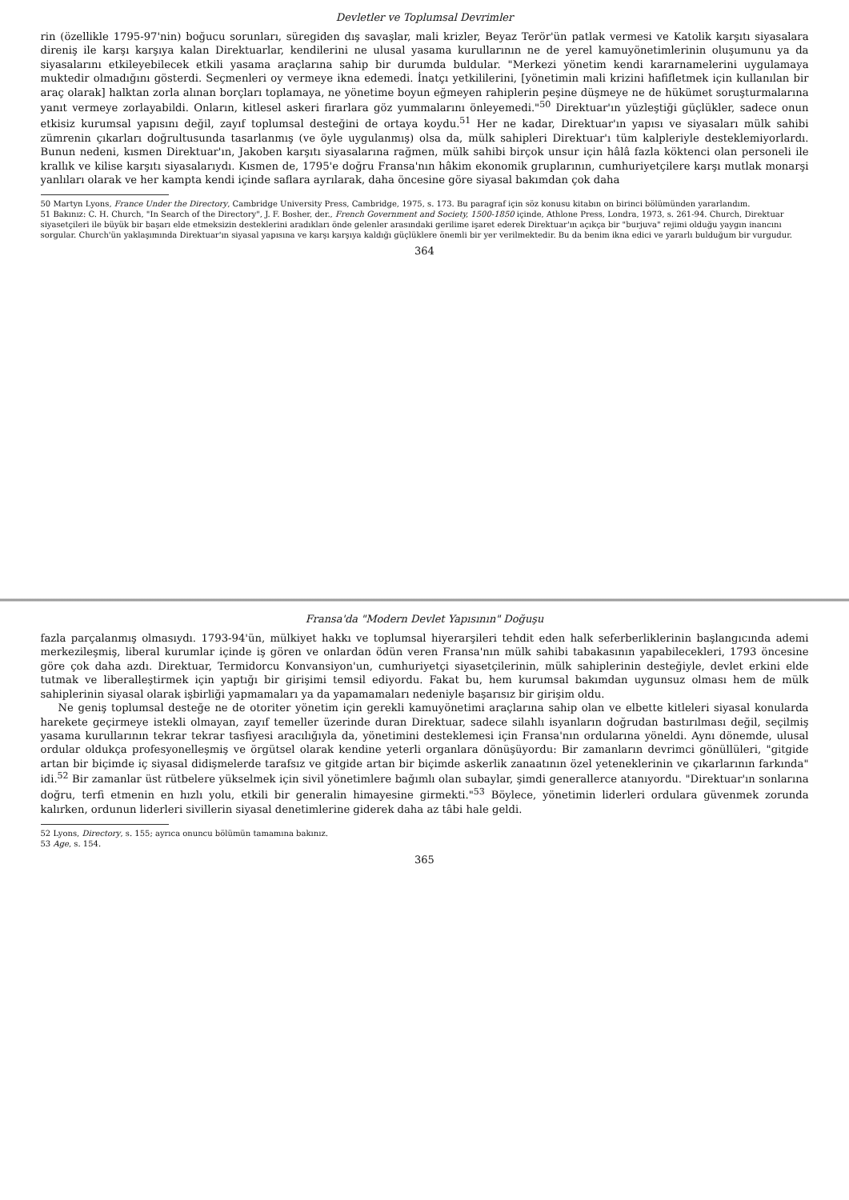Devletler ve Toplumsal Devrimler
rin (özellikle 1795-97'nin) boğucu sorunları, süregiden dış savaşlar, mali krizler, Beyaz Terör'ün patlak vermesi ve Katolik karşıtı siyasalara direniş ile karşı karşıya kalan Direktuarlar, kendilerini ne ulusal yasama kurullarının ne de yerel kamuyönetimlerinin oluşumunu ya da siyasalarını etkileyebilecek etkili yasama araçlarına sahip bir durumda buldular. "Merkezi yönetim kendi kararnamelerini uygulamaya muktedir olmadığını gösterdi. Seçmenleri oy vermeye ikna edemedi. İnatçı yetkililerini, [yönetimin mali krizini hafifletmek için kullanılan bir araç olarak] halktan zorla alınan borçları toplamaya, ne yönetime boyun eğmeyen rahiplerin peşine düşmeye ne de hükümet soruşturmalarına yanıt vermeye zorlayabildi. Onların, kitlesel askeri firarlara göz yummalarını önleyemedi."<sup>50</sup> Direktuar'ın yüzleştiği güçlükler, sadece onun etkisiz kurumsal yapısını değil, zayıf toplumsal desteğini de ortaya koydu.<sup>51</sup> Her ne kadar, Direktuar'ın yapısı ve siyasaları mülk sahibi zümrenin çıkarları doğrultusunda tasarlanmış (ve öyle uygulanmış) olsa da, mülk sahipleri Direktuar'ı tüm kalpleriyle desteklemiyorlardı. Bunun nedeni, kısmen Direktuar'ın, Jakoben karşıtı siyasalarına rağmen, mülk sahibi birçok unsur için hâlâ fazla köktenci olan personeli ile krallık ve kilise karşıtı siyasalarıydı. Kısmen de, 1795'e doğru Fransa'nın hâkim ekonomik gruplarının, cumhuriyetçilere karşı mutlak monarşi yanlıları olarak ve her kampta kendi içinde saflara ayrılarak, daha öncesine göre siyasal bakımdan çok daha
50 Martyn Lyons, France Under the Directory, Cambridge University Press, Cambridge, 1975, s. 173. Bu paragraf için söz konusu kitabın on birinci bölümünden yararlandım.
51 Bakınız: C. H. Church, "In Search of the Directory", J. F. Bosher, der., French Government and Society, 1500-1850 içinde, Athlone Press, Londra, 1973, s. 261-94. Church, Direktuar siyasetçileri ile büyük bir başarı elde etmeksizin desteklerini aradıkları önde gelenler arasındaki gerilime işaret ederek Direktuar'ın açıkça bir "burjuva" rejimi olduğu yaygın inancını sorgular. Church'ün yaklaşımında Direktuar'ın siyasal yapısına ve karşı karşıya kaldığı güçlüklere önemli bir yer verilmektedir. Bu da benim ikna edici ve yararlı bulduğum bir vurgudur.
364
Fransa'da "Modern Devlet Yapısının" Doğuşu
fazla parçalanmış olmasıydı. 1793-94'ün, mülkiyet hakkı ve toplumsal hiyerarşileri tehdit eden halk seferberliklerinin başlangıcında ademi merkezileşmiş, liberal kurumlar içinde iş gören ve onlardan ödün veren Fransa'nın mülk sahibi tabakasının yapabilecekleri, 1793 öncesine göre çok daha azdı. Direktuar, Termidorcu Konvansiyon'un, cumhuriyetçi siyasetçilerinin, mülk sahiplerinin desteğiyle, devlet erkini elde tutmak ve liberalleştirmek için yaptığı bir girişimi temsil ediyordu. Fakat bu, hem kurumsal bakımdan uygunsuz olması hem de mülk sahiplerinin siyasal olarak işbirliği yapmamaları ya da yapamamaları nedeniyle başarısız bir girişim oldu.
Ne geniş toplumsal desteğe ne de otoriter yönetim için gerekli kamuyönetimi araçlarına sahip olan ve elbette kitleleri siyasal konularda harekete geçirmeye istekli olmayan, zayıf temeller üzerinde duran Direktuar, sadece silahlı isyanların doğrudan bastırılması değil, seçilmiş yasama kurullarının tekrar tekrar tasfiyesi aracılığıyla da, yönetimini desteklemesi için Fransa'nın ordularına yöneldi. Aynı dönemde, ulusal ordular oldukça profesyonelleşmiş ve örgütsel olarak kendine yeterli organlara dönüşüyordu: Bir zamanların devrimci gönüllüleri, "gitgide artan bir biçimde iç siyasal didişmelerde tarafsız ve gitgide artan bir biçimde askerlik zanaatının özel yeteneklerinin ve çıkarlarının farkında" idi.<sup>52</sup> Bir zamanlar üst rütbelere yükselmek için sivil yönetimlere bağımlı olan subaylar, şimdi generallerce atanıyordu. "Direktuar'ın sonlarına doğru, terfi etmenin en hızlı yolu, etkili bir generalin himayesine girmekti."<sup>53</sup> Böylece, yönetimin liderleri ordulara güvenmek zorunda kalırken, ordunun liderleri sivillerin siyasal denetimlerine giderek daha az tâbi hale geldi.
52 Lyons, Directory, s. 155; ayrıca onuncu bölümün tamamına bakınız.
53 Age, s. 154.
365